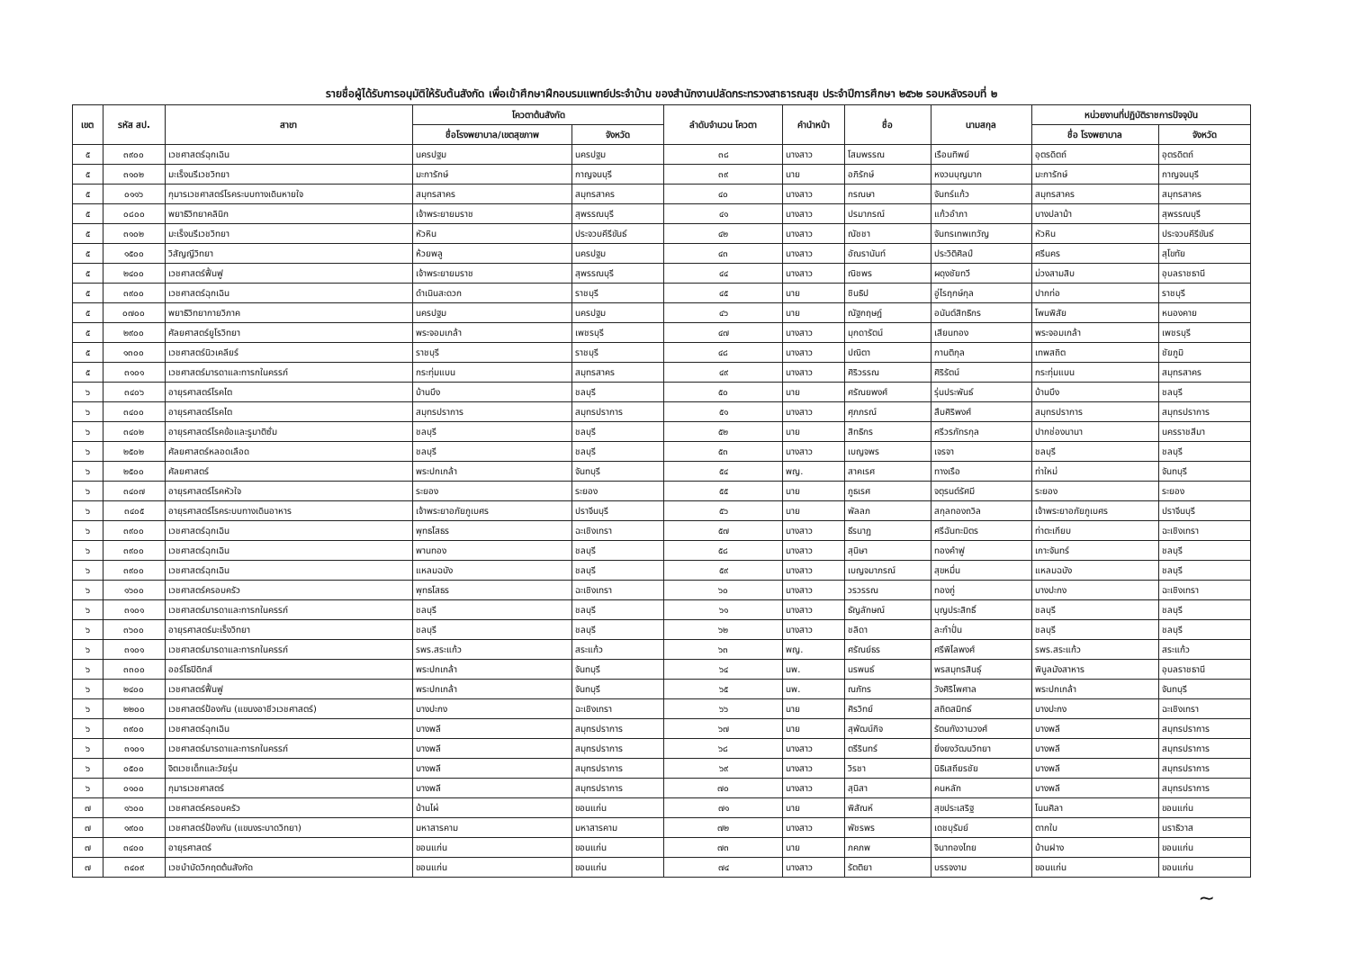รายชื่อผู้ได้รับการอนุมัติให้รับต้นสังกัด เพื่อเข้าศึกษาฝึกอบรมแพทย์ประจำบ้าน ของสำนักงานปลัดกระทรวงสาธารณสุข ประจำปีการศึกษา ๒๕๖๒ รอบหลังรอบที่ ๒
| เขต | รหัส สป. | สาขา | โควตาต้นสังกัด | | ลำดับจำนวน โควตา | คำนำหน้า | ชื่อ | นามสกุล | หน่วยงานที่ปฏิบัติราชการปัจจุบัน | |
| --- | --- | --- | --- | --- | --- | --- | --- | --- | --- | --- |
| | | | ชื่อโรงพยาบาล/เขตสุขภาพ | จังหวัด | | | | | ชื่อ โรงพยาบาล | จังหวัด |
| ๕ | ๓๙๐๐ | เวชศาสตร์ฉุกเฉิน | นครปฐม | นครปฐม | ๓๘ | นางสาว | โสมพรรณ | เรือนทิพย์ | อุตรดิตถ์ | อุตรดิตถ์ |
| ๕ | ๓๑๐๒ | มะเร็งนรีเวชวิทยา | มะการักษ์ | กาญจนบุรี | ๓๙ | นาย | อภิรักษ์ | หงวนบุญมาก | มะการักษ์ | กาญจนบุรี |
| ๕ | ๐๑๑๖ | กุมารเวชศาสตร์โรคระบบทางเดินหายใจ | สมุทรสาคร | สมุทรสาคร | ๔๐ | นางสาว | กรณษา | จันทร์แก้ว | สมุทรสาคร | สมุทรสาคร |
| ๕ | ๐๘๐๐ | พยาธิวิทยาคลินิก | เจ้าพระยายมราช | สุพรรณบุรี | ๔๑ | นางสาว | ปรมาภรณ์ | แก้วอำภา | บางปลาม้า | สุพรรณบุรี |
| ๕ | ๓๑๐๒ | มะเร็งนรีเวชวิทยา | หัวหิน | ประจวบคีรีขันธ์ | ๔๒ | นางสาว | ณัชชา | จันทรเทพเทวัญ | หัวหิน | ประจวบคีรีขันธ์ |
| ๕ | ๑๕๐๐ | วิสัญญีวิทยา | ห้วยพลู | นครปฐม | ๔๓ | นางสาว | อัณรานันท์ | ประวิติศิลป์ | ศรีนคร | สุโขทัย |
| ๕ | ๒๔๐๐ | เวชศาสตร์ฟื้นฟู | เจ้าพระยายมราช | สุพรรณบุรี | ๔๔ | นางสาว | ณิชพร | ผดุงชัยทวี | ม่วงสามสิบ | อุบลราชธานี |
| ๕ | ๓๙๐๐ | เวชศาสตร์ฉุกเฉิน | ดำเนินสะดวก | ราชบุรี | ๔๕ | นาย | ชินธิป | อู่ไรฤกษ์กุล | ปากท่อ | ราชบุรี |
| ๕ | ๐๗๐๐ | พยาธิวิทยากายวิภาค | นครปฐม | นครปฐม | ๔๖ | นาย | ณัฐกฤษฎ์ | อนันต์สิทธิกร | โพนพิสัย | หนองคาย |
| ๕ | ๒๙๐๐ | ศัลยศาสตร์ยูโรวิทยา | พระจอมเกล้า | เพชรบุรี | ๔๗ | นางสาว | มุกดารัตน์ | เสียนทอง | พระจอมเกล้า | เพชรบุรี |
| ๕ | ๑๓๐๐ | เวชศาสตร์นิวเคลียร์ | ราชบุรี | ราชบุรี | ๔๘ | นางสาว | ปณิตา | กานติกุล | เทพสถิต | ชัยภูมิ |
| ๕ | ๓๑๐๑ | เวชศาสตร์มารดาและทารกในครรภ์ | กระทุ่มแบน | สมุทรสาคร | ๔๙ | นางสาว | ศิริวรรณ | ศิริรัตน์ | กระทุ่มแบน | สมุทรสาคร |
| ๖ | ๓๔๐๖ | อายุรศาสตร์โรคไต | บ้านบึง | ชลบุรี | ๕๐ | นาย | ศรัณยพงศ์ | รุ่นประพันธ์ | บ้านบึง | ชลบุรี |
| ๖ | ๓๔๐๐ | อายุรศาสตร์โรคไต | สมุทรปราการ | สมุทรปราการ | ๕๑ | นางสาว | ศุภภรณ์ | สืบศิริพงศ์ | สมุทรปราการ | สมุทรปราการ |
| ๖ | ๓๔๐๒ | อายุรศาสตร์โรคข้อและรูมาติซั่ม | ชลบุรี | ชลบุรี | ๕๒ | นาย | สิทธิกร | ศรีวรภัทรกุล | ปากช่องนานา | นครราชสีมา |
| ๖ | ๒๕๐๒ | ศัลยศาสตร์หลอดเลือด | ชลบุรี | ชลบุรี | ๕๓ | นางสาว | เบญจพร | เจรจา | ชลบุรี | ชลบุรี |
| ๖ | ๒๕๐๐ | ศัลยศาสตร์ | พระปกเกล้า | จันทบุรี | ๕๔ | พญ. | สาคเรศ | ทางเรือ | ท่าใหม่ | จันทบุรี |
| ๖ | ๓๔๐๗ | อายุรศาสตร์โรคหัวใจ | ระยอง | ระยอง | ๕๕ | นาย | ภูธเรศ | จตุรนต์รัศมี | ระยอง | ระยอง |
| ๖ | ๓๔๐๕ | อายุรศาสตร์โรคระบบทางเดินอาหาร | เจ้าพระยาอภัยภูเบศร | ปราจีนบุรี | ๕๖ | นาย | พัลลภ | สกุลทองถวิล | เจ้าพระยาอภัยภูเบศร | ปราจีนบุรี |
| ๖ | ๓๙๐๐ | เวชศาสตร์ฉุกเฉิน | พุทธโสธร | ฉะเชิงเทรา | ๕๗ | นางสาว | ธีรนาฏ | ศรีฉันทะมิตร | ท่าตะเกียบ | ฉะเชิงเทรา |
| ๖ | ๓๙๐๐ | เวชศาสตร์ฉุกเฉิน | พานทอง | ชลบุรี | ๕๘ | นางสาว | สุนิษา | ทองคำฟู | เกาะจันทร์ | ชลบุรี |
| ๖ | ๓๙๐๐ | เวชศาสตร์ฉุกเฉิน | แหลมฉบัง | ชลบุรี | ๕๙ | นางสาว | เบญจมาภรณ์ | สุขหมื่น | แหลมฉบัง | ชลบุรี |
| ๖ | ๑๖๐๐ | เวชศาสตร์ครอบครัว | พุทธโสธร | ฉะเชิงเทรา | ๖๐ | นางสาว | วรวรรณ | ทองภู่ | บางปะกง | ฉะเชิงเทรา |
| ๖ | ๓๑๐๑ | เวชศาสตร์มารดาและทารกในครรภ์ | ชลบุรี | ชลบุรี | ๖๑ | นางสาว | ธัญลักษณ์ | บุญประสิทธิ์ | ชลบุรี | ชลบุรี |
| ๖ | ๓๖๐๐ | อายุรศาสตร์มะเร็งวิทยา | ชลบุรี | ชลบุรี | ๖๒ | นางสาว | ชลิดา | ละกำปั่น | ชลบุรี | ชลบุรี |
| ๖ | ๓๑๐๑ | เวชศาสตร์มารดาและทารกในครรภ์ | รพร.สระแก้ว | สระแก้ว | ๖๓ | พญ. | ศรัณย์ธร | ศรีพิไลพงศ์ | รพร.สระแก้ว | สระแก้ว |
| ๖ | ๓๓๐๐ | ออร์โธปิดิกส์ | พระปกเกล้า | จันทบุรี | ๖๔ | นพ. | นรพนธ์ | พรสมุทรสินธุ์ | พิบูลมังสาหาร | อุบลราชธานี |
| ๖ | ๒๔๐๐ | เวชศาสตร์ฟื้นฟู | พระปกเกล้า | จันทบุรี | ๖๕ | นพ. | ณภัทร | วังศิริไพศาล | พระปกเกล้า | จันทบุรี |
| ๖ | ๒๒๐๐ | เวชศาสตร์ป้องกัน (แขนงอาชีวเวชศาสตร์) | บางปะกง | ฉะเชิงเทรา | ๖๖ | นาย | ศิรวิทย์ | สถิตสมิทธ์ | บางปะกง | ฉะเชิงเทรา |
| ๖ | ๓๙๐๐ | เวชศาสตร์ฉุกเฉิน | บางพลี | สมุทรปราการ | ๖๗ | นาย | สุพัฒน์กิจ | รัตนกังวานวงศ์ | บางพลี | สมุทรปราการ |
| ๖ | ๓๑๐๑ | เวชศาสตร์มารดาและทารกในครรภ์ | บางพลี | สมุทรปราการ | ๖๘ | นางสาว | ตรีรินทร์ | ยิ่งยงวัฒนวิทยา | บางพลี | สมุทรปราการ |
| ๖ | ๐๕๐๐ | จิตเวชเด็กและวัยรุ่น | บางพลี | สมุทรปราการ | ๖๙ | นางสาว | วิรชา | นิธิเสถียรชัย | บางพลี | สมุทรปราการ |
| ๖ | ๐๑๐๐ | กุมารเวชศาสตร์ | บางพลี | สมุทรปราการ | ๗๐ | นางสาว | สุนิสา | คนหลัก | บางพลี | สมุทรปราการ |
| ๗ | ๑๖๐๐ | เวชศาสตร์ครอบครัว | บ้านไผ่ | ขอนแก่น | ๗๑ | นาย | พิสัณห์ | สุขประเสริฐ | โนนศิลา | ขอนแก่น |
| ๗ | ๑๙๐๐ | เวชศาสตร์ป้องกัน (แขนงระบาดวิทยา) | มหาสารคาม | มหาสารคาม | ๗๒ | นางสาว | พัชรพร | เดชบุรัมย์ | ตากใบ | นราธิวาส |
| ๗ | ๓๔๐๐ | อายุรศาสตร์ | ขอนแก่น | ขอนแก่น | ๗๓ | นาย | ภคภพ | จินาทองไทย | บ้านฝาง | ขอนแก่น |
| ๗ | ๓๔๐๙ | เวชบำบัดวิกฤตต้นสังกัด | ขอนแก่น | ขอนแก่น | ๗๔ | นางสาว | รัตติยา | บรรจงาม | ขอนแก่น | ขอนแก่น |
~